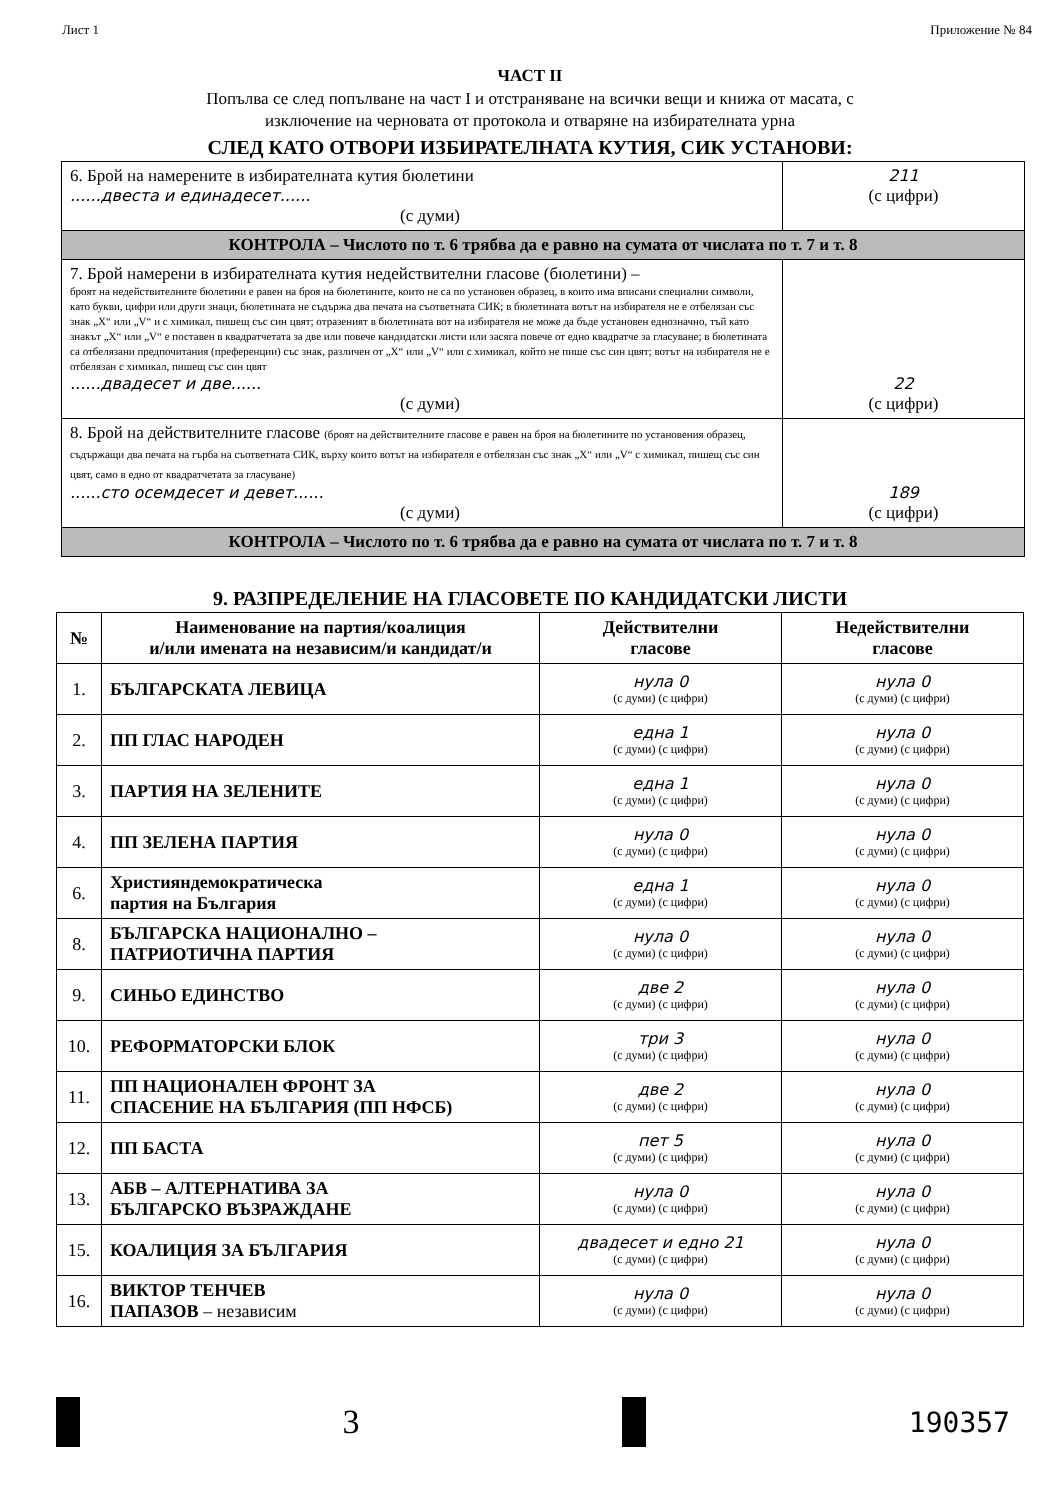Лист 1 Приложение № 84
ЧАСТ II
Попълва се след попълване на част I и отстраняване на всички вещи и книжа от масата, с
изключение на черновата от протокола и отваряне на избирателната урна
СЛЕД КАТО ОТВОРИ ИЗБИРАТЕЛНАТА КУТИЯ, СИК УСТАНОВИ:
| 6. Брой на намерените в избирателната кутия бюлетини ......двеста и единадесет...... (с думи) | 211 (с цифри) |
| КОНТРОЛА – Числото по т. 6 трябва да е равно на сумата от числата по т. 7 и т. 8 | |
| 7. Брой намерени в избирателната кутия недействителни гласове (бюлетини) – броят на недействителните бюлетини е равен на броя на бюлетините, които не са по установен образец, в които има вписани специални символи, като букви, цифри или други знаци, бюлетината не съдържа два печата на съответната СИК; в бюлетината вотът на избирателя не е отбелязан със знак „X“ или „V“ и с химикал, пишещ със син цвят; отразеният в бюлетината вот на избирателя не може да бъде установен еднозначно, тъй като знакът „X“ или „V“ е поставен в квадратчетата за две или повече кандидатски листи или засяга повече от едно квадратче за гласуване; в бюлетината са отбелязани предпочитания (преференции) със знак, различен от „X“ или „V“ или с химикал, който не пише със син цвят; вотът на избирателя не е отбелязан с химикал, пишещ със син цвят ......двадесет и две...... (с думи) | 22 (с цифри) |
| 8. Брой на действителните гласове (броят на действителните гласове е равен на броя на бюлетините по установения образец, съдържащи два печата на гърба на съответната СИК, върху които вотът на избирателя е отбелязан със знак „X“ или „V“ с химикал, пишещ със син цвят, само в едно от квадратчетата за гласуване) ......сто осемдесет и девет...... (с думи) | 189 (с цифри) |
| КОНТРОЛА – Числото по т. 6 трябва да е равно на сумата от числата по т. 7 и т. 8 | |
9. РАЗПРЕДЕЛЕНИЕ НА ГЛАСОВЕТЕ ПО КАНДИДАТСКИ ЛИСТИ
| № | Наименование на партия/коалиция и/или имената на независим/и кандидат/и | Действителни гласове | Недействителни гласове |
| --- | --- | --- | --- |
| 1. | БЪЛГАРСКАТА ЛЕВИЦА | нула 0 (с думи) (с цифри) | нула 0 (с думи) (с цифри) |
| 2. | ПП ГЛАС НАРОДЕН | една 1 (с думи) (с цифри) | нула 0 (с думи) (с цифри) |
| 3. | ПАРТИЯ НА ЗЕЛЕНИТЕ | една 1 (с думи) (с цифри) | нула 0 (с думи) (с цифри) |
| 4. | ПП ЗЕЛЕНА ПАРТИЯ | нула 0 (с думи) (с цифри) | нула 0 (с думи) (с цифри) |
| 6. | Християндемократическа партия на България | една 1 (с думи) (с цифри) | нула 0 (с думи) (с цифри) |
| 8. | БЪЛГАРСКА НАЦИОНАЛНО – ПАТРИОТИЧНА ПАРТИЯ | нула 0 (с думи) (с цифри) | нула 0 (с думи) (с цифри) |
| 9. | СИНЬО ЕДИНСТВО | две 2 (с думи) (с цифри) | нула 0 (с думи) (с цифри) |
| 10. | РЕФОРМАТОРСКИ БЛОК | три 3 (с думи) (с цифри) | нула 0 (с думи) (с цифри) |
| 11. | ПП НАЦИОНАЛЕН ФРОНТ ЗА СПАСЕНИЕ НА БЪЛГАРИЯ (ПП НФСБ) | две 2 (с думи) (с цифри) | нула 0 (с думи) (с цифри) |
| 12. | ПП БАСТА | пет 5 (с думи) (с цифри) | нула 0 (с думи) (с цифри) |
| 13. | АБВ – АЛТЕРНАТИВА ЗА БЪЛГАРСКО ВЪЗРАЖДАНЕ | нула 0 (с думи) (с цифри) | нула 0 (с думи) (с цифри) |
| 15. | КОАЛИЦИЯ ЗА БЪЛГАРИЯ | двадесет и едно 21 (с думи) (с цифри) | нула 0 (с думи) (с цифри) |
| 16. | ВИКТОР ТЕНЧЕВ ПАПАЗОВ – независим | нула 0 (с думи) (с цифри) | нула 0 (с думи) (с цифри) |
3 190357